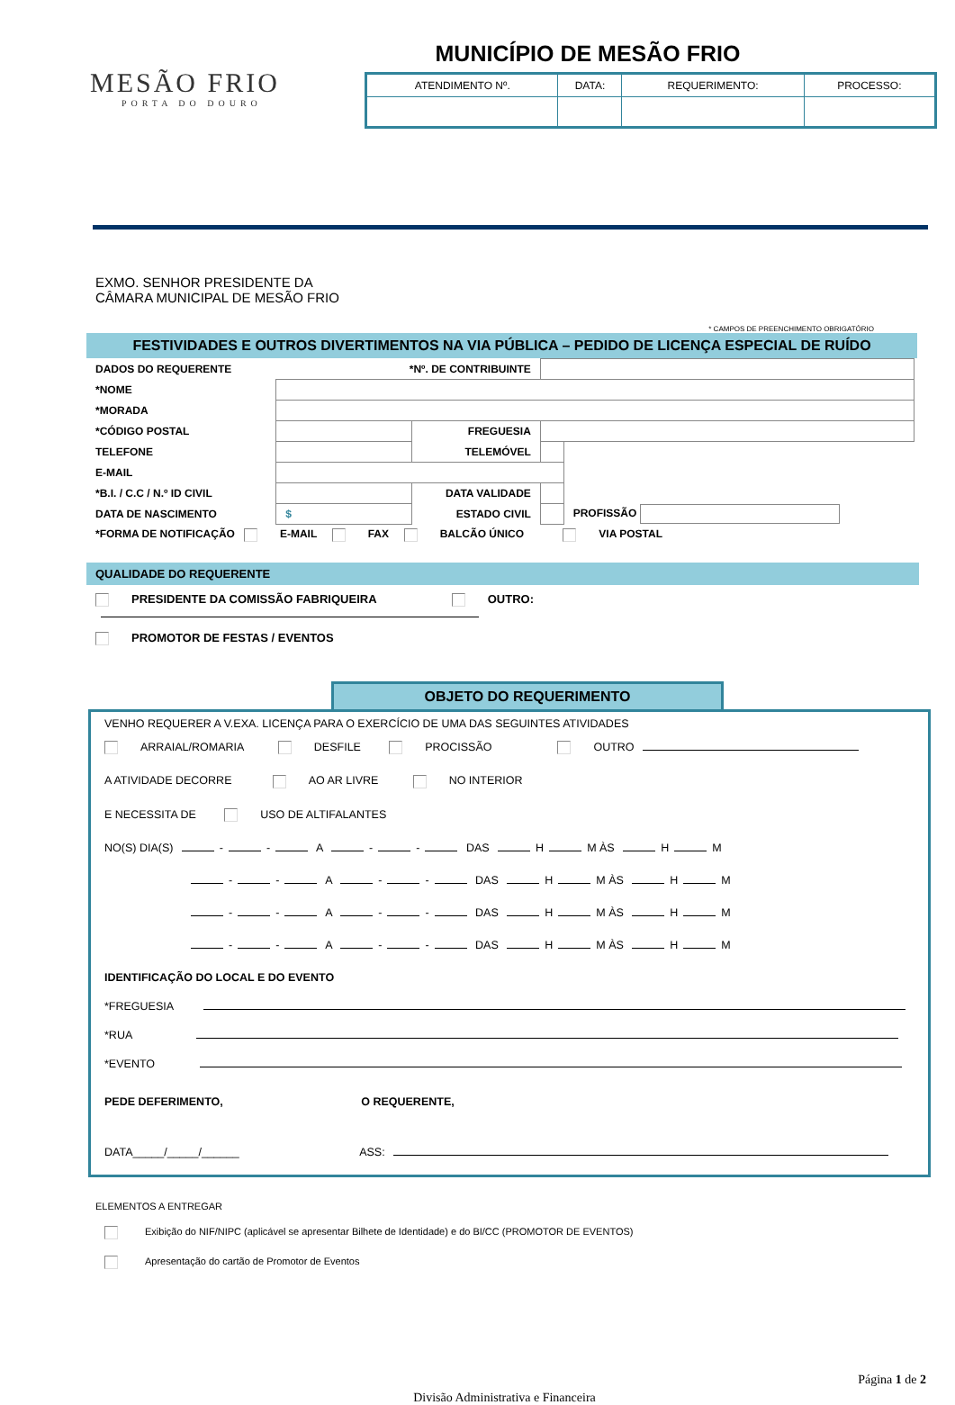MESÃO FRIO
PORTA DO DOURO
MUNICÍPIO DE MESÃO FRIO
| ATENDIMENTO Nº. | DATA: | REQUERIMENTO: | PROCESSO: |
EXMO. SENHOR PRESIDENTE DA
CÂMARA MUNICIPAL DE MESÃO FRIO
* CAMPOS DE PREENCHIMENTO OBRIGATÓRIO
FESTIVIDADES E OUTROS DIVERTIMENTOS NA VIA PÚBLICA – PEDIDO DE LICENÇA ESPECIAL DE RUÍDO
| DADOS DO REQUERENTE | *Nº. DE CONTRIBUINTE | | | |
| *NOME | | | | |
| *MORADA | | | | |
| *CÓDIGO POSTAL | | FREGUESIA | | |
| TELEFONE | | TELEMÓVEL | | |
| E-MAIL | | | | |
| *B.I. / C.C / N.º ID CIVIL | | DATA VALIDADE | | |
| DATA DE NASCIMENTO | $ | ESTADO CIVIL | | PROFISSÃO |
| *FORMA DE NOTIFICAÇÃO E-MAIL FAX BALCÃO ÚNICO VIA POSTAL | | | | |
QUALIDADE DO REQUERENTE
PRESIDENTE DA COMISSÃO FABRIQUEIRA OUTRO:
PROMOTOR DE FESTAS / EVENTOS
OBJETO DO REQUERIMENTO
VENHO REQUERER A V.EXA. LICENÇA PARA O EXERCÍCIO DE UMA DAS SEGUINTES ATIVIDADES
ARRAIAL/ROMARIA DESFILE PROCISSÃO OUTRO
A ATIVIDADE DECORRE AO AR LIVRE NO INTERIOR
E NECESSITA DE USO DE ALTIFALANTES
NO(S) DIA(S) - - A - - DAS H M ÀS H M
- - A - - DAS H M ÀS H M
- - A - - DAS H M ÀS H M
- - A - - DAS H M ÀS H M
IDENTIFICAÇÃO DO LOCAL E DO EVENTO
*FREGUESIA
*RUA
*EVENTO
PEDE DEFERIMENTO, O REQUERENTE,
DATA_____/_____/______ ASS:
ELEMENTOS A ENTREGAR
Exibição do NIF/NIPC (aplicável se apresentar Bilhete de Identidade) e do BI/CC (PROMOTOR DE EVENTOS)
Apresentação do cartão de Promotor de Eventos
Página 1 de 2
Divisão Administrativa e Financeira